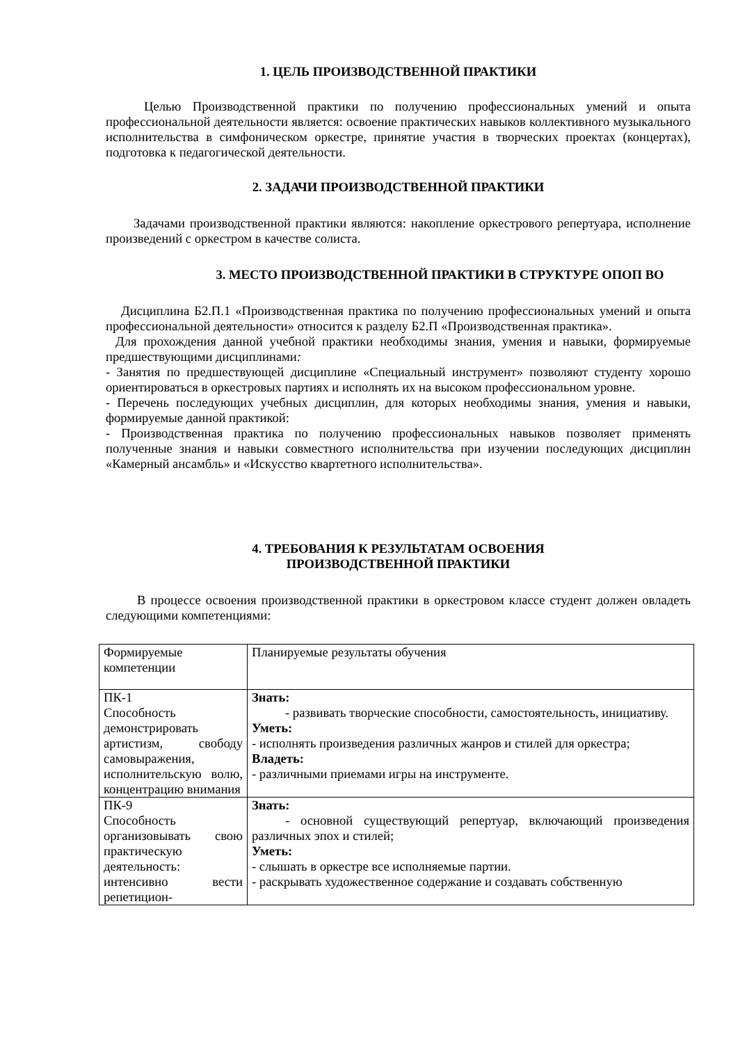1. ЦЕЛЬ ПРОИЗВОДСТВЕННОЙ ПРАКТИКИ
Целью Производственной практики по получению профессиональных умений и опыта профессиональной деятельности является: освоение практических навыков коллективного музыкального исполнительства в симфоническом оркестре, принятие участия в творческих проектах (концертах), подготовка к педагогической деятельности.
2. ЗАДАЧИ ПРОИЗВОДСТВЕННОЙ ПРАКТИКИ
Задачами производственной практики являются: накопление оркестрового репертуара, исполнение произведений с оркестром в качестве солиста.
3. МЕСТО ПРОИЗВОДСТВЕННОЙ ПРАКТИКИ В СТРУКТУРЕ ОПОП ВО
Дисциплина Б2.П.1 «Производственная практика по получению профессиональных умений и опыта профессиональной деятельности» относится к разделу Б2.П «Производственная практика».
Для прохождения данной учебной практики необходимы знания, умения и навыки, формируемые предшествующими дисциплинами:
- Занятия по предшествующей дисциплине «Специальный инструмент» позволяют студенту хорошо ориентироваться в оркестровых партиях и исполнять их на высоком профессиональном уровне.
- Перечень последующих учебных дисциплин, для которых необходимы знания, умения и навыки, формируемые данной практикой:
- Производственная практика по получению профессиональных навыков позволяет применять полученные знания и навыки совместного исполнительства при изучении последующих дисциплин «Камерный ансамбль» и «Искусство квартетного исполнительства».
4. ТРЕБОВАНИЯ К РЕЗУЛЬТАТАМ ОСВОЕНИЯ
ПРОИЗВОДСТВЕННОЙ ПРАКТИКИ
В процессе освоения производственной практики в оркестровом классе студент должен овладеть следующими компетенциями:
| Формируемые компетенции | Планируемые результаты обучения |
| ПК-1 Способность демонстрировать артистизм, свободу самовыражения, исполнительскую волю, концентрацию внимания | Знать: - развивать творческие способности, самостоятельность, инициативу. Уметь: - исполнять произведения различных жанров и стилей для оркестра; Владеть: - различными приемами игры на инструменте. |
| ПК-9 Способность организовывать свою практическую деятельность: интенсивно вести репетицион- | Знать: - основной существующий репертуар, включающий произведения различных эпох и стилей; Уметь: - слышать в оркестре все исполняемые партии. - раскрывать художественное содержание и создавать собственную |